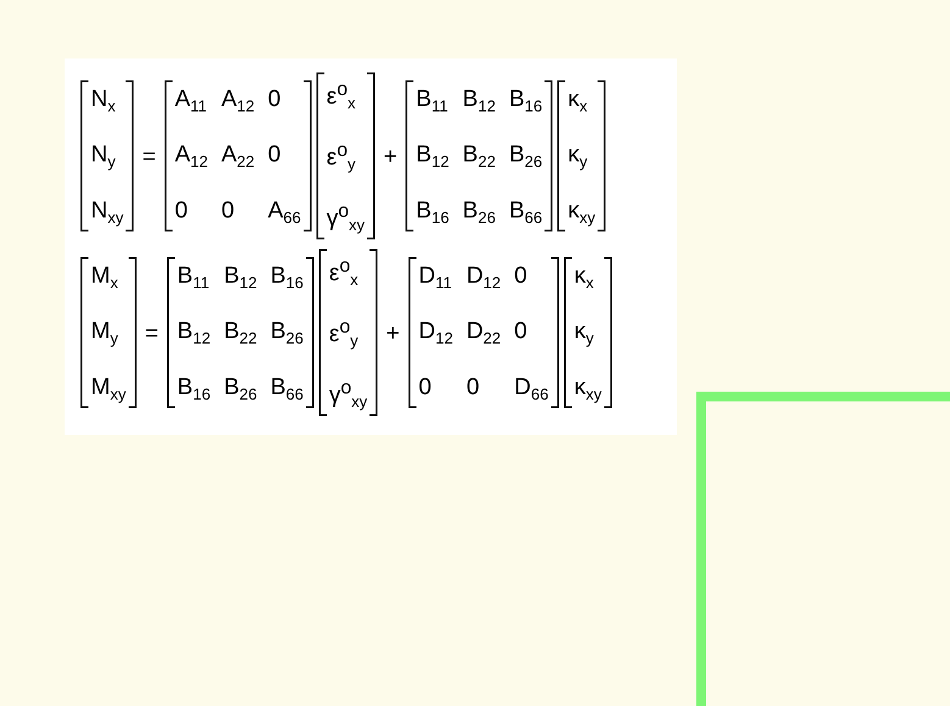N<sub>x</sub>
N<sub>y</sub>
N<sub>xy</sub>
=
A<sub>11</sub> A<sub>12</sub> 0 A<sub>12</sub> A<sub>22</sub> 0 0 0 A<sub>66</sub>
ε<sup>o</sup><sub>x</sub>
ε<sup>o</sup><sub>y</sub>
γ<sup>o</sup><sub>xy</sub>
+
B<sub>11</sub> B<sub>12</sub> B<sub>16</sub> B<sub>12</sub> B<sub>22</sub> B<sub>26</sub> B<sub>16</sub> B<sub>26</sub> B<sub>66</sub>
κ<sub>x</sub>
κ<sub>y</sub>
κ<sub>xy</sub>
M<sub>x</sub>
M<sub>y</sub>
M<sub>xy</sub>
=
B<sub>11</sub> B<sub>12</sub> B<sub>16</sub> B<sub>12</sub> B<sub>22</sub> B<sub>26</sub> B<sub>16</sub> B<sub>26</sub> B<sub>66</sub>
ε<sup>o</sup><sub>x</sub>
ε<sup>o</sup><sub>y</sub>
γ<sup>o</sup><sub>xy</sub>
+
D<sub>11</sub> D<sub>12</sub> 0 D<sub>12</sub> D<sub>22</sub> 0 0 0 D<sub>66</sub>
κ<sub>x</sub>
κ<sub>y</sub>
κ<sub>xy</sub>